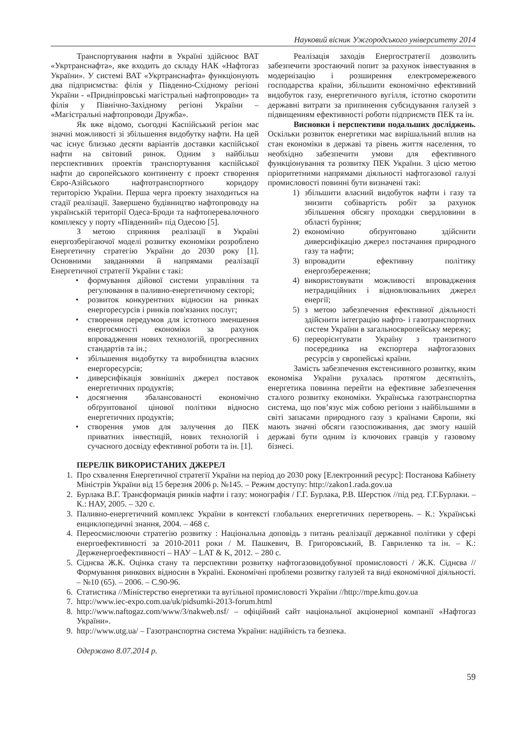Науковий вісник Ужгородського університету 2014
Транспортування нафти в Україні здійснює ВАТ «Укртранснафта», яке входить до складу НАК «Нафтогаз України». У системі ВАТ «Укртранснафта» функціонують два підприємства: філія у Південно-Східному регіоні України - «Придніпровські магістральні нафтопроводи» та філія у Північно-Західному регіоні України – «Магістральні нафтопроводи Дружба».
Як вже відомо, сьогодні Каспійський регіон має значні можливості зі збільшення видобутку нафти. На цей час існує близько десяти варіантів доставки каспійської нафти на світовий ринок. Одним з найбільш перспективних проектів транспортування каспійської нафти до європейського континенту є проект створення Євро-Азійського нафтотранспортного коридору територією України. Перша черга проекту знаходиться на стадії реалізації. Завершено будівництво нафтопроводу на українській території Одеса-Броди та нафтоперевалочного комплексу у порту «Південний» під Одесою [5].
З метою сприяння реалізації в Україні енергозберігаючої моделі розвитку економіки розроблено Енергетичну стратегію України до 2030 року [1]. Основними завданнями й напрямами реалізації Енергетичної стратегії України є такі:
• формування дійової системи управління та регулювання в паливно-енергетичному секторі;
• розвиток конкурентних відносин на ринках енергоресурсів і ринків пов'язаних послуг;
• створення передумов для істотного зменшення енергоємності економіки за рахунок впровадження нових технологій, прогресивних стандартів та ін.;
• збільшення видобутку та виробництва власних енергоресурсів;
• диверсифікація зовнішніх джерел поставок енергетичних продуктів;
• досягнення збалансованості економічно обґрунтованої цінової політики відносно енергетичних продуктів;
• створення умов для залучення до ПЕК приватних інвестицій, нових технологій і сучасного досвіду ефективної роботи та ін. [1].
Реалізація заходів Енергостратегії дозволить забезпечити зростаючий попит за рахунок інвестування в модернізацію і розширення електромережевого господарства країни, збільшити економічно ефективний видобуток газу, енергетичного вугілля, істотно скоротити державні витрати за припинення субсидування галузей з підвищенням ефективності роботи підприємств ПЕК та ін.
Висновки і перспективи подальших досліджень. Оскільки розвиток енергетики має вирішальний вплив на стан економіки в державі та рівень життя населення, то необхідно забезпечити умови для ефективного функціонування та розвитку ПЕК України. З цією метою пріоритетними напрямами діяльності нафтогазової галузі промисловості повинні бути визначені такі:
1) збільшити власний видобуток нафти і газу та знизити собівартість робіт за рахунок збільшення обсягу проходки свердловини в області буріння;
2) економічно обґрунтовано здійснити диверсифікацію джерел постачання природного газу та нафти;
3) впровадити ефективну політику енергозбереження;
4) використовувати можливості впровадження нетрадиційних і відновлювальних джерел енергії;
5) з метою забезпечення ефективної діяльності здійснити інтеграцію нафто- і газотранспортних систем України в загальноєвропейську мережу;
6) переорієнтувати Україну з транзитного посередника на експортера нафтогазових ресурсів у європейські країни.
Замість забезпечення екстенсивного розвитку, яким економіка України рухалась протягом десятиліть, енергетика повинна перейти на ефективне забезпечення сталого розвитку економіки. Українська газотранспортна система, що пов’язує між собою регіони з найбільшими в світі запасами природного газу з країнами Європи, які мають значні обсяги газоспоживання, дає змогу нашій державі бути одним із ключових гравців у газовому бізнесі.
ПЕРЕЛІК ВИКОРИСТАНИХ ДЖЕРЕЛ
1. Про схвалення Енергетичної стратегії України на період до 2030 року [Електронний ресурс]: Постанова Кабінету Міністрів України від 15 березня 2006 р. №145. – Режим доступу: http://zakon1.rada.gov.ua
2. Бурлака В.Г. Трансформація ринків нафти і газу: монографія / Г.Г. Бурлака, Р.В. Шерстюк //під ред. Г.Г.Бурлаки. – К.: НАУ, 2005. – 320 с.
3. Паливно-енергетичний комплекс України в контексті глобальних енергетичних перетворень. – К.: Українські енциклопедичні знання, 2004. – 468 с.
4. Переосмислюючи стратегію розвитку : Національна доповідь з питань реалізації державної політики у сфері енергоефективності за 2010-2011 роки / М. Пашкевич, В. Григоровський, В. Гавриленко та ін. – К.: Держенергоефективності – НАУ – LAT & K, 2012. – 280 с.
5. Сіднєва Ж.К. Оцінка стану та перспективи розвитку нафтогазовидобувної промисловості / Ж.К. Сіднєва // Формування ринкових відносин в Україні. Економічні проблеми розвитку галузей та виді економічної діяльності. – №10 (65). – 2006. – С.90-96.
6. Статистика //Міністерство енергетики та вугільної промисловості України //http://mpe.kmu.gov.ua
7. http://www.iec-expo.com.ua/uk/pidsumki-2013-forum.html
8. http://www.naftogaz.com/www/3/nakweb.nsf/ – офіційний сайт національної акціонерної компанії «Нафтогаз України».
9. http://www.utg.ua/ – Газотранспортна система України: надійність та безпека.
Одержано 8.07.2014 р.
59